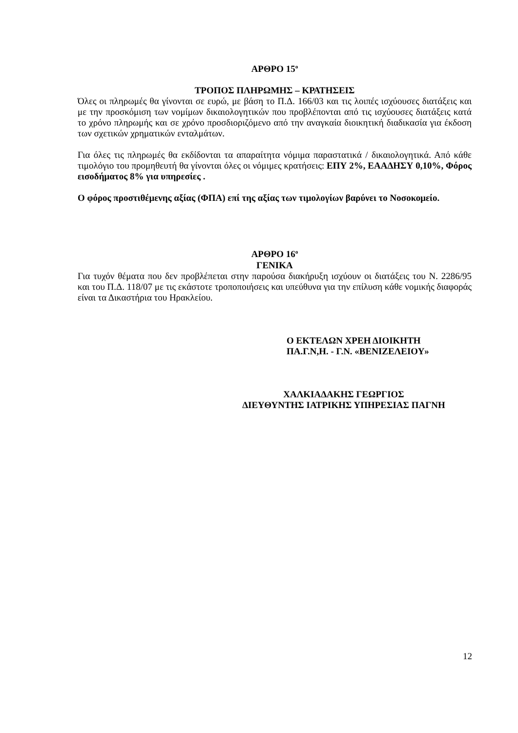ΑΡΘΡΟ 15<sup>ο</sup>
ΤΡΟΠΟΣ ΠΛΗΡΩΜΗΣ – ΚΡΑΤΗΣΕΙΣ
Όλες οι πληρωμές θα γίνονται σε ευρώ, με βάση το Π.Δ. 166/03 και τις λοιπές ισχύουσες διατάξεις και με την προσκόμιση των νομίμων δικαιολογητικών που προβλέπονται από τις ισχύουσες διατάξεις κατά το χρόνο πληρωμής και σε χρόνο προσδιοριζόμενο από την αναγκαία διοικητική διαδικασία για έκδοση των σχετικών χρηματικών ενταλμάτων.
Για όλες τις πληρωμές θα εκδίδονται τα απαραίτητα νόμιμα παραστατικά / δικαιολογητικά. Από κάθε τιμολόγιο του προμηθευτή θα γίνονται όλες οι νόμιμες κρατήσεις: ΕΠΥ 2%, ΕΑΑΔΗΣΥ 0,10%, Φόρος εισοδήματος 8% για υπηρεσίες .
Ο φόρος προστιθέμενης αξίας (ΦΠΑ) επί της αξίας των τιμολογίων βαρύνει το Νοσοκομείο.
ΑΡΘΡΟ 16<sup>ο</sup>
ΓΕΝΙΚΑ
Για τυχόν θέματα που δεν προβλέπεται στην παρούσα διακήρυξη ισχύουν οι διατάξεις του Ν. 2286/95 και του Π.Δ. 118/07 με τις εκάστοτε τροποποιήσεις και υπεύθυνα για την επίλυση κάθε νομικής διαφοράς είναι τα Δικαστήρια του Ηρακλείου.
Ο ΕΚΤΕΛΩΝ ΧΡΕΗ ΔΙΟΙΚΗΤΗ
ΠΑ.Γ.Ν,Η. - Γ.Ν. «ΒΕΝΙΖΕΛΕΙΟΥ»
ΧΑΛΚΙΑΔΑΚΗΣ ΓΕΩΡΓΙΟΣ
ΔΙΕΥΘΥΝΤΗΣ ΙΑΤΡΙΚΗΣ ΥΠΗΡΕΣΙΑΣ ΠΑΓΝΗ
12